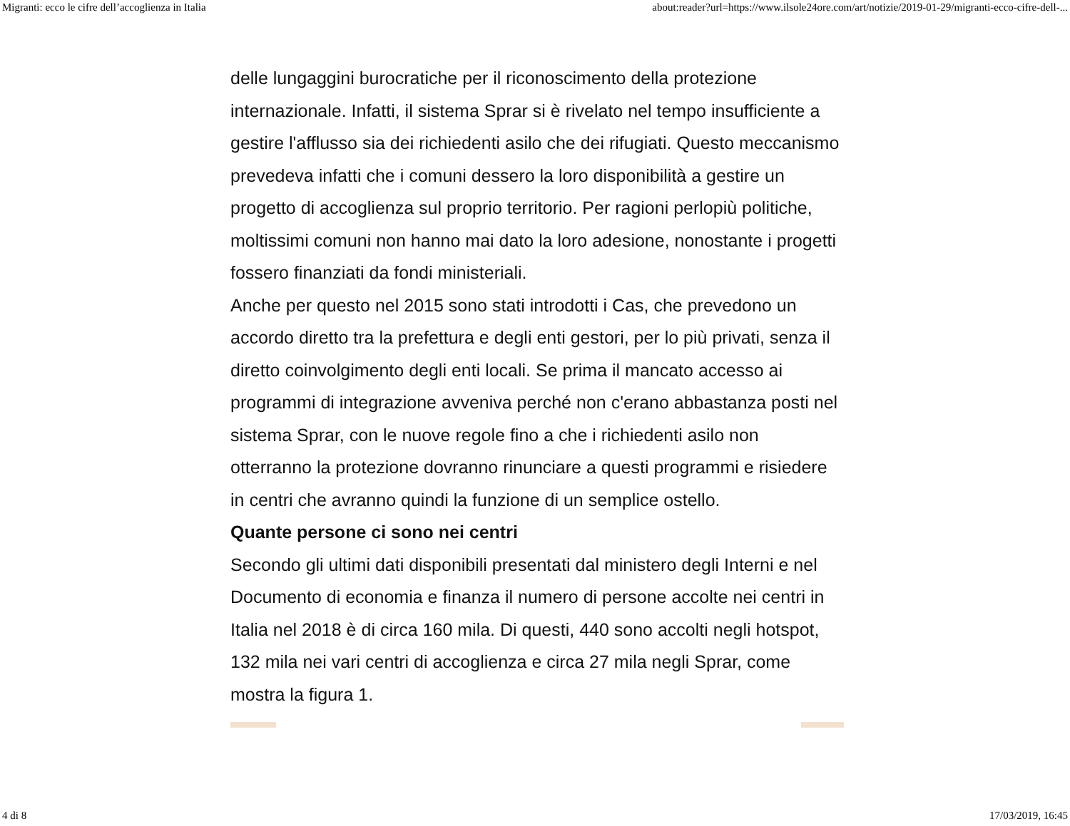Migranti: ecco le cifre dell’accoglienza in Italia about:reader?url=https://www.ilsole24ore.com/art/notizie/2019-01-29/migranti-ecco-cifre-dell-...
delle lungaggini burocratiche per il riconoscimento della protezione internazionale. Infatti, il sistema Sprar si è rivelato nel tempo insufficiente a gestire l'afflusso sia dei richiedenti asilo che dei rifugiati. Questo meccanismo prevedeva infatti che i comuni dessero la loro disponibilità a gestire un progetto di accoglienza sul proprio territorio. Per ragioni perlopiù politiche, moltissimi comuni non hanno mai dato la loro adesione, nonostante i progetti fossero finanziati da fondi ministeriali.
Anche per questo nel 2015 sono stati introdotti i Cas, che prevedono un accordo diretto tra la prefettura e degli enti gestori, per lo più privati, senza il diretto coinvolgimento degli enti locali. Se prima il mancato accesso ai programmi di integrazione avveniva perché non c'erano abbastanza posti nel sistema Sprar, con le nuove regole fino a che i richiedenti asilo non otterranno la protezione dovranno rinunciare a questi programmi e risiedere in centri che avranno quindi la funzione di un semplice ostello.
Quante persone ci sono nei centri
Secondo gli ultimi dati disponibili presentati dal ministero degli Interni e nel Documento di economia e finanza il numero di persone accolte nei centri in Italia nel 2018 è di circa 160 mila. Di questi, 440 sono accolti negli hotspot, 132 mila nei vari centri di accoglienza e circa 27 mila negli Sprar, come mostra la figura 1.
4 di 8 17/03/2019, 16:45